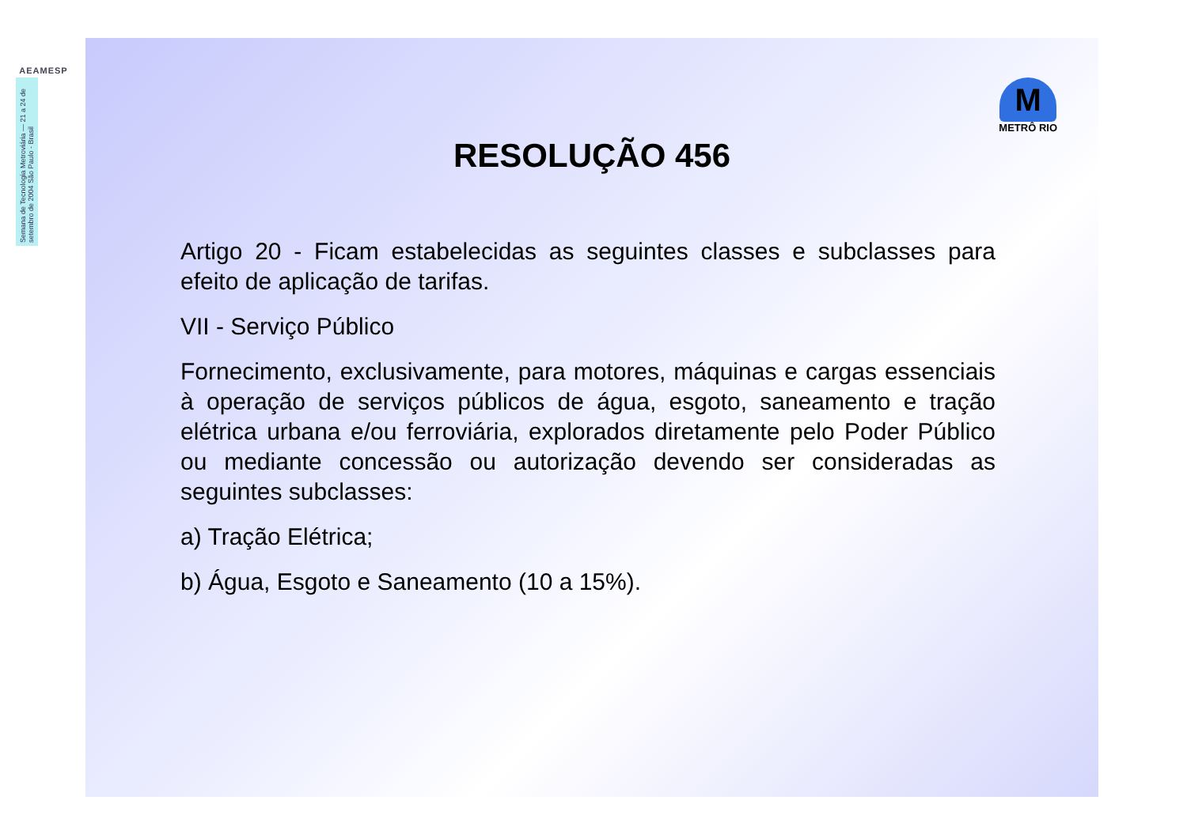AEAMESP
Semana de Tecnologia Metroviária — 21 a 24 de setembro de 2004 São Paulo - Brasil
M
METRÔ RIO
RESOLUÇÃO 456
Artigo 20 - Ficam estabelecidas as seguintes classes e subclasses para efeito de aplicação de tarifas.
VII - Serviço Público
Fornecimento, exclusivamente, para motores, máquinas e cargas essenciais à operação de serviços públicos de água, esgoto, saneamento e tração elétrica urbana e/ou ferroviária, explorados diretamente pelo Poder Público ou mediante concessão ou autorização devendo ser consideradas as seguintes subclasses:
a) Tração Elétrica;
b) Água, Esgoto e Saneamento (10 a 15%).